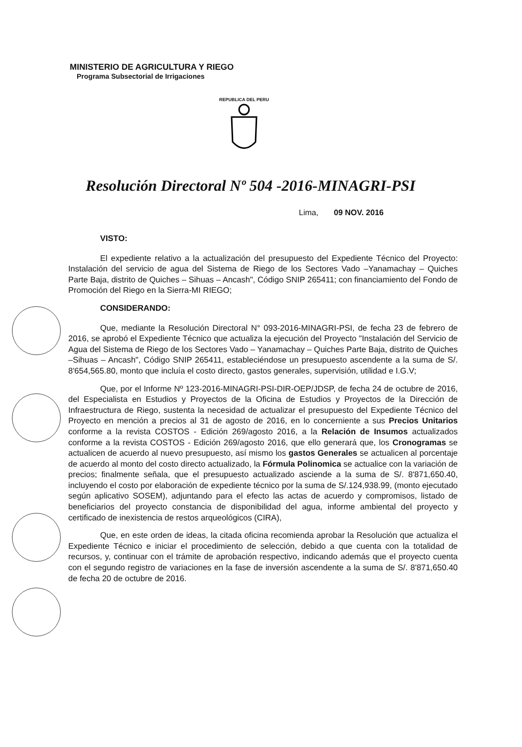MINISTERIO DE AGRICULTURA Y RIEGO
Programa Subsectorial de Irrigaciones
REPUBLICA DEL PERU
Resolución Directoral Nº 504 -2016-MINAGRI-PSI
Lima, 09 NOV. 2016
VISTO:
El expediente relativo a la actualización del presupuesto del Expediente Técnico del Proyecto: Instalación del servicio de agua del Sistema de Riego de los Sectores Vado –Yanamachay – Quiches Parte Baja, distrito de Quiches – Sihuas – Ancash", Código SNIP 265411; con financiamiento del Fondo de Promoción del Riego en la Sierra-MI RIEGO;
CONSIDERANDO:
Que, mediante la Resolución Directoral N° 093-2016-MINAGRI-PSI, de fecha 23 de febrero de 2016, se aprobó el Expediente Técnico que actualiza la ejecución del Proyecto "Instalación del Servicio de Agua del Sistema de Riego de los Sectores Vado – Yanamachay – Quiches Parte Baja, distrito de Quiches –Sihuas – Ancash", Código SNIP 265411, estableciéndose un presupuesto ascendente a la suma de S/. 8'654,565.80, monto que incluía el costo directo, gastos generales, supervisión, utilidad e I.G.V;
Que, por el Informe Nº 123-2016-MINAGRI-PSI-DIR-OEP/JDSP, de fecha 24 de octubre de 2016, del Especialista en Estudios y Proyectos de la Oficina de Estudios y Proyectos de la Dirección de Infraestructura de Riego, sustenta la necesidad de actualizar el presupuesto del Expediente Técnico del Proyecto en mención a precios al 31 de agosto de 2016, en lo concerniente a sus Precios Unitarios conforme a la revista COSTOS - Edición 269/agosto 2016, a la Relación de Insumos actualizados conforme a la revista COSTOS - Edición 269/agosto 2016, que ello generará que, los Cronogramas se actualicen de acuerdo al nuevo presupuesto, así mismo los gastos Generales se actualicen al porcentaje de acuerdo al monto del costo directo actualizado, la Fórmula Polinomica se actualice con la variación de precios; finalmente señala, que el presupuesto actualizado asciende a la suma de S/. 8'871,650.40, incluyendo el costo por elaboración de expediente técnico por la suma de S/.124,938.99, (monto ejecutado según aplicativo SOSEM), adjuntando para el efecto las actas de acuerdo y compromisos, listado de beneficiarios del proyecto constancia de disponibilidad del agua, informe ambiental del proyecto y certificado de inexistencia de restos arqueológicos (CIRA),
Que, en este orden de ideas, la citada oficina recomienda aprobar la Resolución que actualiza el Expediente Técnico e iniciar el procedimiento de selección, debido a que cuenta con la totalidad de recursos, y, continuar con el trámite de aprobación respectivo, indicando además que el proyecto cuenta con el segundo registro de variaciones en la fase de inversión ascendente a la suma de S/. 8'871,650.40 de fecha 20 de octubre de 2016.